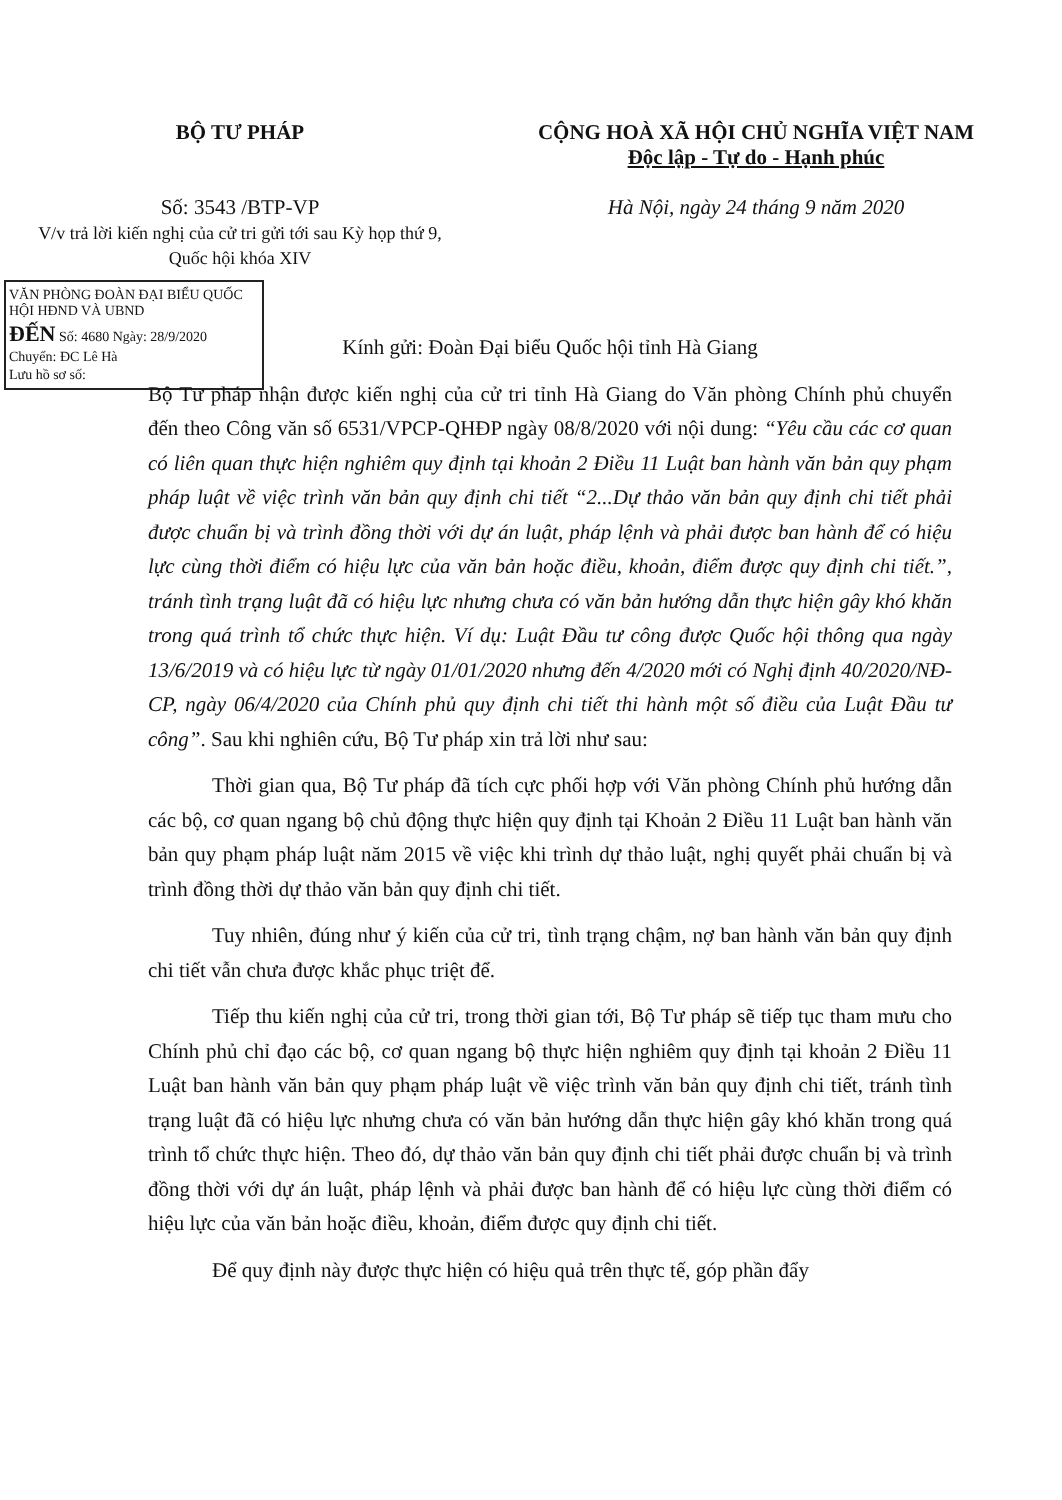BỘ TƯ PHÁP
Số: 3543 /BTP-VP
V/v trả lời kiến nghị của cử tri gửi tới sau Kỳ họp thứ 9, Quốc hội khóa XIV
CỘNG HOÀ XÃ HỘI CHỦ NGHĨA VIỆT NAM
Độc lập - Tự do - Hạnh phúc
Hà Nội, ngày 24 tháng 9 năm 2020
VĂN PHÒNG ĐOÀN ĐẠI BIỂU QUỐC HỘI HĐND VÀ UBND
ĐẾN Số: 4680 Ngày: 28/9/2020
Chuyển: ĐC Lê Hà
Lưu hồ sơ số:
Kính gửi: Đoàn Đại biểu Quốc hội tỉnh Hà Giang
Bộ Tư pháp nhận được kiến nghị của cử tri tỉnh Hà Giang do Văn phòng Chính phủ chuyển đến theo Công văn số 6531/VPCP-QHĐP ngày 08/8/2020 với nội dung: “Yêu cầu các cơ quan có liên quan thực hiện nghiêm quy định tại khoản 2 Điều 11 Luật ban hành văn bản quy phạm pháp luật về việc trình văn bản quy định chi tiết “2...Dự thảo văn bản quy định chi tiết phải được chuẩn bị và trình đồng thời với dự án luật, pháp lệnh và phải được ban hành để có hiệu lực cùng thời điểm có hiệu lực của văn bản hoặc điều, khoản, điểm được quy định chi tiết.”, tránh tình trạng luật đã có hiệu lực nhưng chưa có văn bản hướng dẫn thực hiện gây khó khăn trong quá trình tổ chức thực hiện. Ví dụ: Luật Đầu tư công được Quốc hội thông qua ngày 13/6/2019 và có hiệu lực từ ngày 01/01/2020 nhưng đến 4/2020 mới có Nghị định 40/2020/NĐ-CP, ngày 06/4/2020 của Chính phủ quy định chi tiết thi hành một số điều của Luật Đầu tư công”. Sau khi nghiên cứu, Bộ Tư pháp xin trả lời như sau:
Thời gian qua, Bộ Tư pháp đã tích cực phối hợp với Văn phòng Chính phủ hướng dẫn các bộ, cơ quan ngang bộ chủ động thực hiện quy định tại Khoản 2 Điều 11 Luật ban hành văn bản quy phạm pháp luật năm 2015 về việc khi trình dự thảo luật, nghị quyết phải chuẩn bị và trình đồng thời dự thảo văn bản quy định chi tiết.
Tuy nhiên, đúng như ý kiến của cử tri, tình trạng chậm, nợ ban hành văn bản quy định chi tiết vẫn chưa được khắc phục triệt để.
Tiếp thu kiến nghị của cử tri, trong thời gian tới, Bộ Tư pháp sẽ tiếp tục tham mưu cho Chính phủ chỉ đạo các bộ, cơ quan ngang bộ thực hiện nghiêm quy định tại khoản 2 Điều 11 Luật ban hành văn bản quy phạm pháp luật về việc trình văn bản quy định chi tiết, tránh tình trạng luật đã có hiệu lực nhưng chưa có văn bản hướng dẫn thực hiện gây khó khăn trong quá trình tổ chức thực hiện. Theo đó, dự thảo văn bản quy định chi tiết phải được chuẩn bị và trình đồng thời với dự án luật, pháp lệnh và phải được ban hành để có hiệu lực cùng thời điểm có hiệu lực của văn bản hoặc điều, khoản, điểm được quy định chi tiết.
Để quy định này được thực hiện có hiệu quả trên thực tế, góp phần đẩy